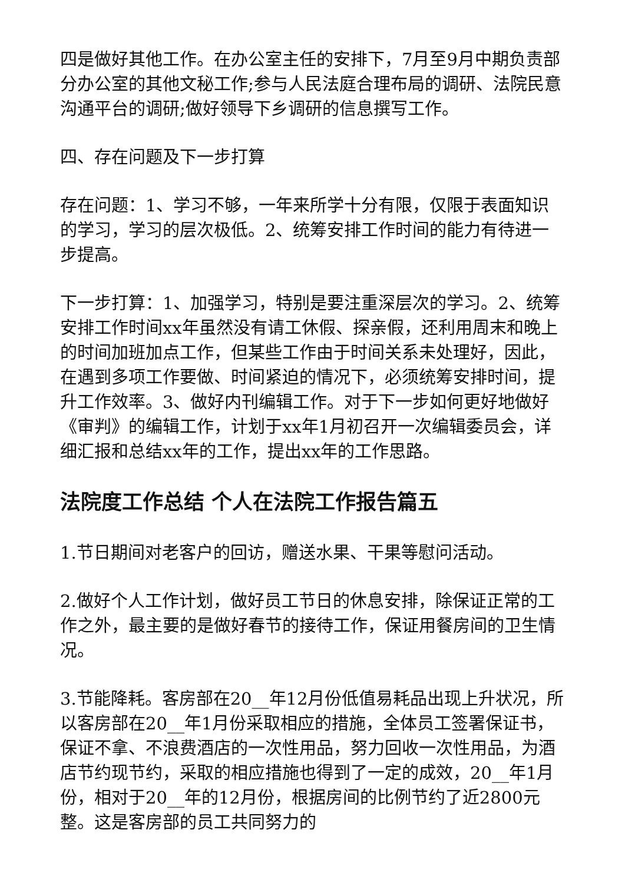四是做好其他工作。在办公室主任的安排下，7月至9月中期负责部分办公室的其他文秘工作;参与人民法庭合理布局的调研、法院民意沟通平台的调研;做好领导下乡调研的信息撰写工作。
四、存在问题及下一步打算
存在问题：1、学习不够，一年来所学十分有限，仅限于表面知识的学习，学习的层次极低。2、统筹安排工作时间的能力有待进一步提高。
下一步打算：1、加强学习，特别是要注重深层次的学习。2、统筹安排工作时间xx年虽然没有请工休假、探亲假，还利用周末和晚上的时间加班加点工作，但某些工作由于时间关系未处理好，因此，在遇到多项工作要做、时间紧迫的情况下，必须统筹安排时间，提升工作效率。3、做好内刊编辑工作。对于下一步如何更好地做好《审判》的编辑工作，计划于xx年1月初召开一次编辑委员会，详细汇报和总结xx年的工作，提出xx年的工作思路。
法院度工作总结 个人在法院工作报告篇五
1.节日期间对老客户的回访，赠送水果、干果等慰问活动。
2.做好个人工作计划，做好员工节日的休息安排，除保证正常的工作之外，最主要的是做好春节的接待工作，保证用餐房间的卫生情况。
3.节能降耗。客房部在20__年12月份低值易耗品出现上升状况，所以客房部在20__年1月份采取相应的措施，全体员工签署保证书，保证不拿、不浪费酒店的一次性用品，努力回收一次性用品，为酒店节约现节约，采取的相应措施也得到了一定的成效，20__年1月份，相对于20__年的12月份，根据房间的比例节约了近2800元整。这是客房部的员工共同努力的